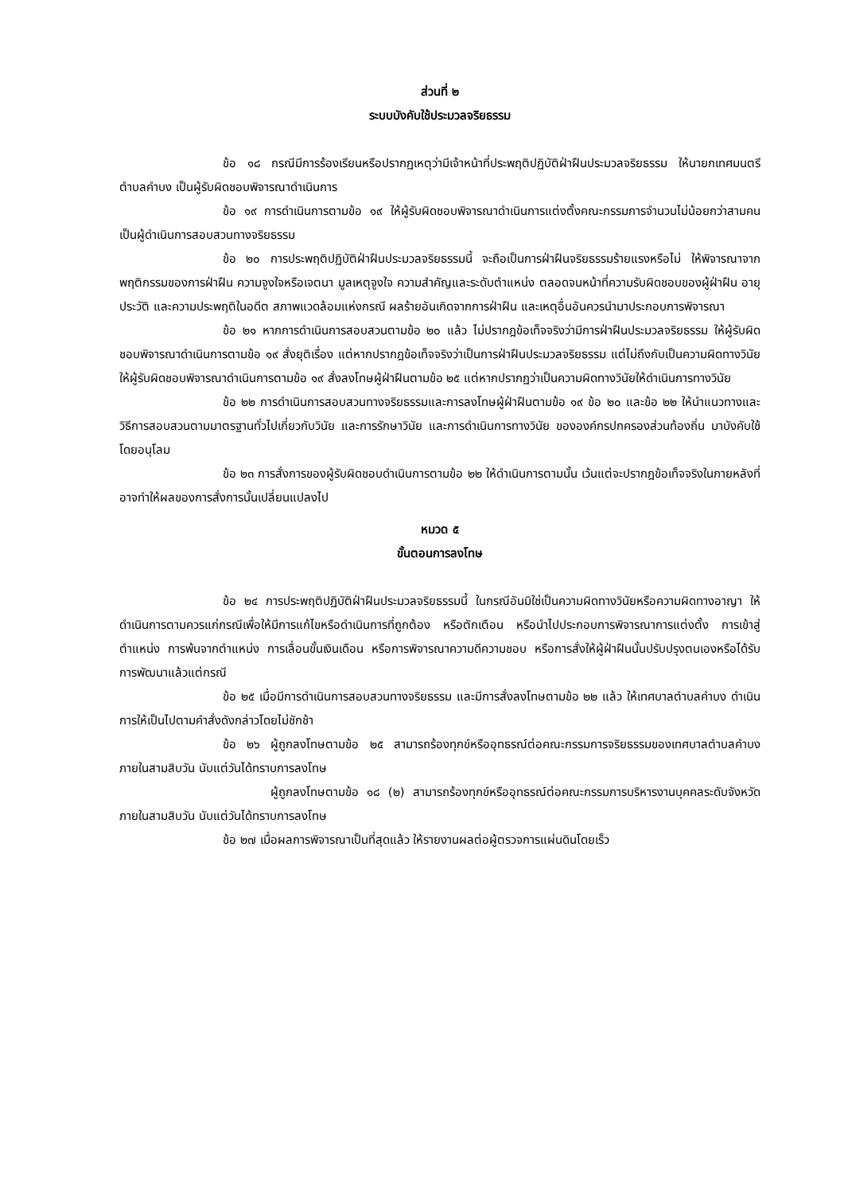ส่วนที่ ๒
ระบบบังคับใช้ประมวลจริยธรรม
ข้อ ๑๘ กรณีมีการร้องเรียนหรือปรากฏเหตุว่ามีเจ้าหน้าที่ประพฤติปฏิบัติฝ่าฝืนประมวลจริยธรรม ให้นายกเทศมนตรีตำบลคำบง เป็นผู้รับผิดชอบพิจารณาดำเนินการ
ข้อ ๑๙ การดำเนินการตามข้อ ๑๙ ให้ผู้รับผิดชอบพิจารณาดำเนินการแต่งตั้งคณะกรรมการจำนวนไม่น้อยกว่าสามคน เป็นผู้ดำเนินการสอบสวนทางจริยธรรม
ข้อ ๒๐ การประพฤติปฏิบัติฝ่าฝืนประมวลจริยธรรมนี้ จะถือเป็นการฝ่าฝืนจริยธรรมร้ายแรงหรือไม่ ให้พิจารณาจากพฤติกรรมของการฝ่าฝืน ความจูงใจหรือเจตนา มูลเหตุจูงใจ ความสำคัญและระดับตำแหน่ง ตลอดจนหน้าที่ความรับผิดชอบของผู้ฝ่าฝืน อายุ ประวัติ และความประพฤติในอดีต สภาพแวดล้อมแห่งกรณี ผลร้ายอันเกิดจากการฝ่าฝืน และเหตุอื่นอันควรนำมาประกอบการพิจารณา
ข้อ ๒๑ หากการดำเนินการสอบสวนตามข้อ ๒๐ แล้ว ไม่ปรากฎข้อเท็จจริงว่ามีการฝ่าฝืนประมวลจริยธรรม ให้ผู้รับผิดชอบพิจารณาดำเนินการตามข้อ ๑๙ สั่งยุติเรื่อง แต่หากปรากฎข้อเท็จจริงว่าเป็นการฝ่าฝืนประมวลจริยธรรม แต่ไม่ถึงกับเป็นความผิดทางวินัย ให้ผู้รับผิดชอบพิจารณาดำเนินการตามข้อ ๑๙ สั่งลงโทษผู้ฝ่าฝืนตามข้อ ๒๕ แต่หากปรากฏว่าเป็นความผิดทางวินัยให้ดำเนินการทางวินัย
ข้อ ๒๒ การดำเนินการสอบสวนทางจริยธรรมและการลงโทษผู้ฝ่าฝืนตามข้อ ๑๙ ข้อ ๒๐ และข้อ ๒๒ ให้นำแนวทางและวิธีการสอบสวนตามมาตรฐานทั่วไปเกี่ยวกับวินัย และการรักษาวินัย และการดำเนินการทางวินัย ขององค์กรปกครองส่วนท้องถิ่น มาบังคับใช้โดยอนุโลม
ข้อ ๒๓ การสั่งการของผู้รับผิดชอบดำเนินการตามข้อ ๒๒ ให้ดำเนินการตามนั้น เว้นแต่จะปรากฎข้อเท็จจริงในภายหลังที่อาจทำให้ผลของการสั่งการนั้นเปลี่ยนแปลงไป
หมวด ๕
ขั้นตอนการลงโทษ
ข้อ ๒๔ การประพฤติปฏิบัติฝ่าฝืนประมวลจริยธรรมนี้ ในกรณีอันมิใช่เป็นความผิดทางวินัยหรือความผิดทางอาญา ให้ดำเนินการตามควรแก่กรณีเพื่อให้มีการแก้ไขหรือดำเนินการที่ถูกต้อง หรือตักเตือน หรือนำไปประกอบการพิจารณาการแต่งตั้ง การเข้าสู่ตำแหน่ง การพ้นจากตำแหน่ง การเลื่อนขั้นเงินเดือน หรือการพิจารณาความดีความชอบ หรือการสั่งให้ผู้ฝ่าฝืนนั้นปรับปรุงตนเองหรือได้รับการพัฒนาแล้วแต่กรณี
ข้อ ๒๕ เมื่อมีการดำเนินการสอบสวนทางจริยธรรม และมีการสั่งลงโทษตามข้อ ๒๒ แล้ว ให้เทศบาลตำบลคำบง ดำเนินการให้เป็นไปตามคำสั่งดังกล่าวโดยไม่ชักช้า
ข้อ ๒๖ ผู้ถูกลงโทษตามข้อ ๒๕ สามารถร้องทุกข์หรืออุทธรณ์ต่อคณะกรรมการจริยธรรมของเทศบาลตำบลคำบง ภายในสามสิบวัน นับแต่วันได้ทราบการลงโทษ
ผู้ถูกลงโทษตามข้อ ๑๘ (๒) สามารถร้องทุกข์หรืออุทธรณ์ต่อคณะกรรมการบริหารงานบุคคลระดับจังหวัด ภายในสามสิบวัน นับแต่วันได้ทราบการลงโทษ
ข้อ ๒๗ เมื่อผลการพิจารณาเป็นที่สุดแล้ว ให้รายงานผลต่อผู้ตรวจการแผ่นดินโดยเร็ว